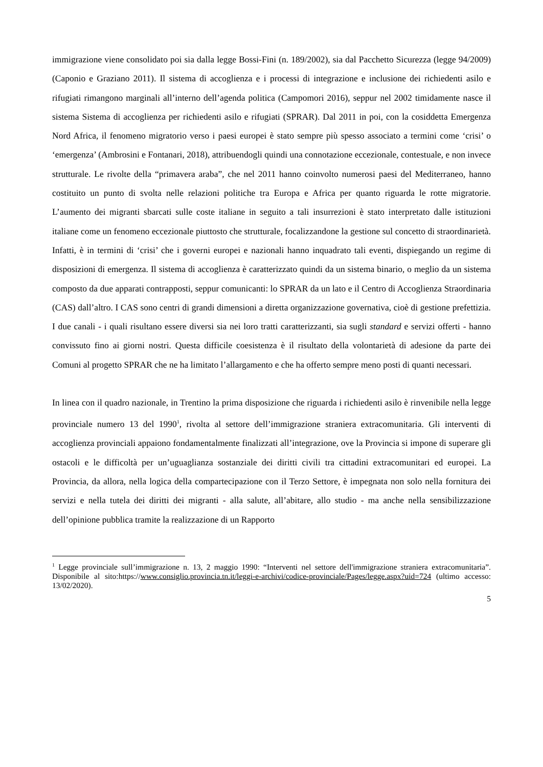immigrazione viene consolidato poi sia dalla legge Bossi-Fini (n. 189/2002), sia dal Pacchetto Sicurezza (legge 94/2009) (Caponio e Graziano 2011). Il sistema di accoglienza e i processi di integrazione e inclusione dei richiedenti asilo e rifugiati rimangono marginali all’interno dell’agenda politica (Campomori 2016), seppur nel 2002 timidamente nasce il sistema Sistema di accoglienza per richiedenti asilo e rifugiati (SPRAR). Dal 2011 in poi, con la cosiddetta Emergenza Nord Africa, il fenomeno migratorio verso i paesi europei è stato sempre più spesso associato a termini come ‘crisi’ o ‘emergenza’ (Ambrosini e Fontanari, 2018), attribuendogli quindi una connotazione eccezionale, contestuale, e non invece strutturale. Le rivolte della “primavera araba”, che nel 2011 hanno coinvolto numerosi paesi del Mediterraneo, hanno costituito un punto di svolta nelle relazioni politiche tra Europa e Africa per quanto riguarda le rotte migratorie. L’aumento dei migranti sbarcati sulle coste italiane in seguito a tali insurrezioni è stato interpretato dalle istituzioni italiane come un fenomeno eccezionale piuttosto che strutturale, focalizzandone la gestione sul concetto di straordinarietà. Infatti, è in termini di ‘crisi’ che i governi europei e nazionali hanno inquadrato tali eventi, dispiegando un regime di disposizioni di emergenza. Il sistema di accoglienza è caratterizzato quindi da un sistema binario, o meglio da un sistema composto da due apparati contrapposti, seppur comunicanti: lo SPRAR da un lato e il Centro di Accoglienza Straordinaria (CAS) dall’altro. I CAS sono centri di grandi dimensioni a diretta organizzazione governativa, cioè di gestione prefettizia. I due canali - i quali risultano essere diversi sia nei loro tratti caratterizzanti, sia sugli standard e servizi offerti - hanno convissuto fino ai giorni nostri. Questa difficile coesistenza è il risultato della volontarietà di adesione da parte dei Comuni al progetto SPRAR che ne ha limitato l’allargamento e che ha offerto sempre meno posti di quanti necessari.
In linea con il quadro nazionale, in Trentino la prima disposizione che riguarda i richiedenti asilo è rinvenibile nella legge provinciale numero 13 del 1990<sup>1</sup>, rivolta al settore dell’immigrazione straniera extracomunitaria. Gli interventi di accoglienza provinciali appaiono fondamentalmente finalizzati all’integrazione, ove la Provincia si impone di superare gli ostacoli e le difficoltà per un’uguaglianza sostanziale dei diritti civili tra cittadini extracomunitari ed europei. La Provincia, da allora, nella logica della compartecipazione con il Terzo Settore, è impegnata non solo nella fornitura dei servizi e nella tutela dei diritti dei migranti - alla salute, all’abitare, allo studio - ma anche nella sensibilizzazione dell’opinione pubblica tramite la realizzazione di un Rapporto
<sup>1</sup> Legge provinciale sull’immigrazione n. 13, 2 maggio 1990: “Interventi nel settore dell'immigrazione straniera extracomunitaria”. Disponibile al sito:https://www.consiglio.provincia.tn.it/leggi-e-archivi/codice-provinciale/Pages/legge.aspx?uid=724 (ultimo accesso: 13/02/2020).
5